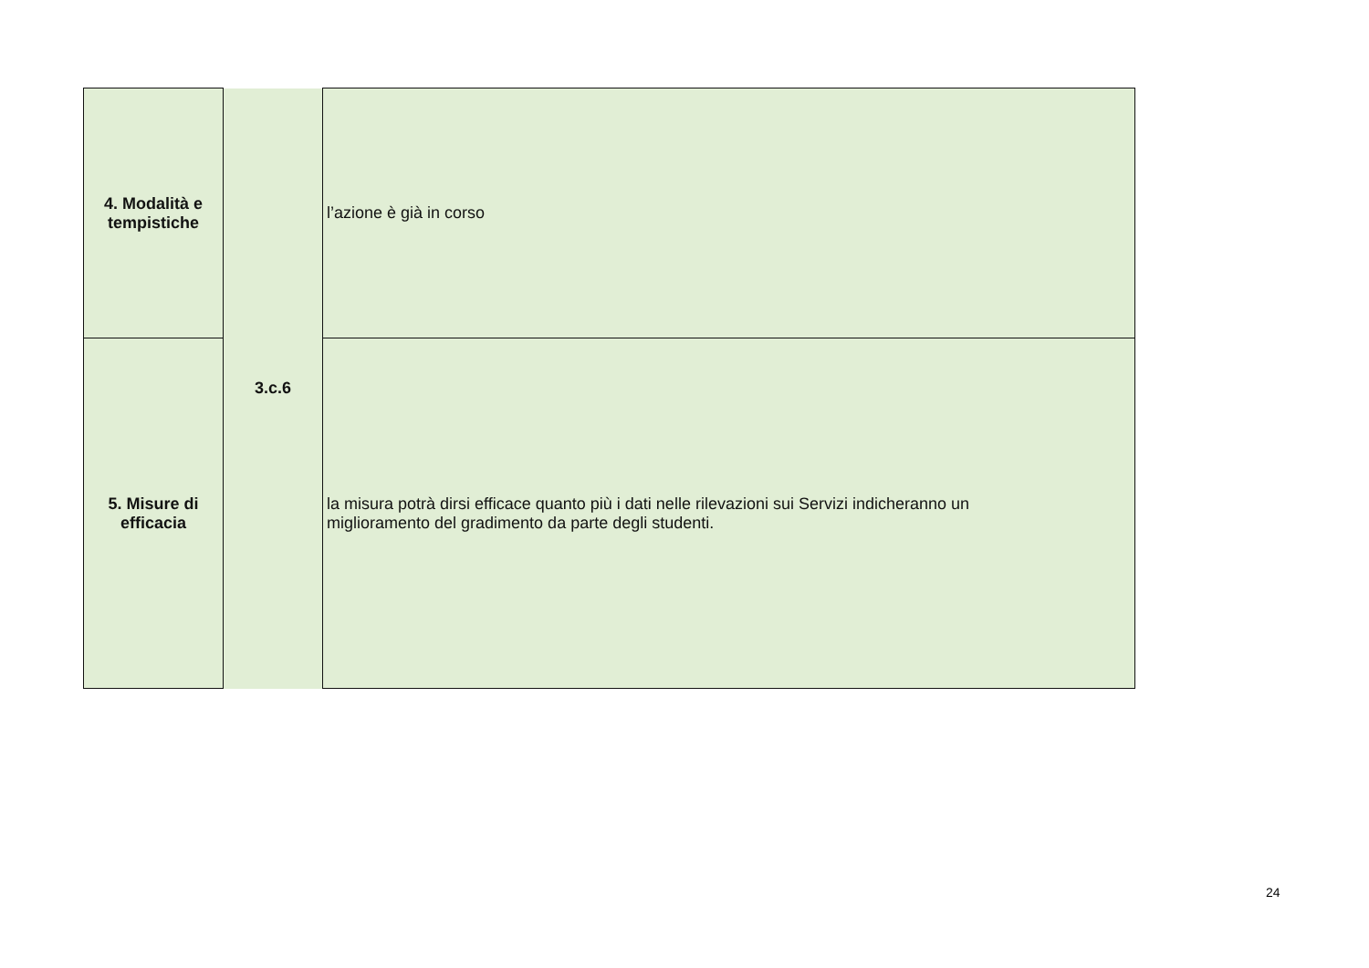| 4. Modalità e tempistiche | 3.c.6 | l’azione è già in corso |
| 5. Misure di efficacia | | la misura potrà dirsi efficace quanto più i dati nelle rilevazioni sui Servizi indicheranno un miglioramento del gradimento da parte degli studenti. |
24